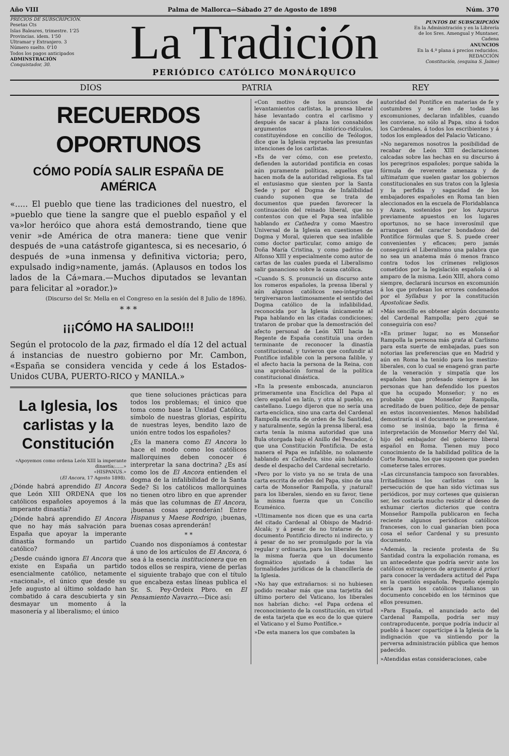Año VIII Palma de Mallorca—Sábado 27 de Agosto de 1898 Núm. 370
PRECIOS DE SUBSCRIPCIÓN.
Pesetas Cts
Islas Baleares, trimestre. 1'25
Provincias. idem. 1'50
Ultramar y Extranjero. 3
Número suelto. 0'10
Todos los pagos anticipados
ADMINSTRACIÓN
Conquistador, 30.
La Tradición
PUNTOS DE SUBSCRIPCIÓN
En la Administración y en la Librería de los Sres. Amengual y Muntaner, Cadena
ANUNCIOS
En la 4.ª plana á precios reducidos.
REDACCIÓN
Constitución, (esquina S. Jaime)
PERIÓDICO CATÓLICO MONÁRQUICO
DIOS PATRIA REY
RECUERDOS OPORTUNOS
CÓMO PODÍA SALIR ESPAÑA DE AMÉRICA
«..... El pueblo que tiene las tradiciones del nuestro, el »pueblo que tiene la sangre que el pueblo español y el va»lor heróico que ahora está demostrando, tiene que venir »de América de otra manera: tiene que venir después de »una catástrofe gigantesca, si es necesario, ó después de »una inmensa y definitiva victoria; pero, expulsado indig»namente, jamás. (Aplausos en todos los lados de la Cá»mara.—Muchos diputados se levantan para felicitar al »orador.)»
(Discurso del Sr. Mella en el Congreso en la sesión del 8 Julio de 1896).
* * *
¡¡¡CÓMO HA SALIDO!!!
Según el protocolo de la paz, firmado el día 12 del actual á instancias de nuestro gobierno por Mr. Cambon, «España se considera vencida y cede á los Estados-Unidos CUBA, PUERTO-RICO y MANILA.»
La Iglesia, los carlistas y la Constitución
«Apoyemos como ordena León XIII la imperante dinastía;......»
«HISPANUS.»
(El Ancora, 17 Agosto 1898).
¿Dónde habrá aprendido El Ancora que León XIII ORDENA que los católicos españoles apoyemos á la imperante dinastía?
¿Dónde habrá aprendido El Ancora que no hay más salvación para España que apoyar la imperante dinastía formando un partido católico?
¿Desde cuándo ignora El Ancora que existe en España un partido esencialmente católico, netamente «nacional», el único que desde su Jefe augusto al último soldado han combatido á cara descubierta y sin desmayar un momento á la masonería y al liberalismo; el único
que tiene soluciones prácticas para todos los problemas; el único que toma como base la Unidad Católica, símbolo de nuestras glorias, espíritu de nuestras leyes, bendito lazo de unión entre todos los españoles?
¿Es la manera como El Ancora lo hace el modo como los católicos mallorquines deben conocer é interpretar la sana doctrina? ¿Es así como los de El Ancora entienden el dogma de la infalibilidad de la Santa Sede? Si los católicos mallorquines no tienen otro libro en que aprender más que las columnas de El Ancora, ¡buenas cosas aprenderán! Entre Hispanus y Maese Rodrigo, ¡buenas, buenas cosas aprenderán!
* *
Cuando nos disponíamos á contestar á uno de los artículos de El Ancora, ó sea á la esencia institucionera que en todos ellos se respira, viene de perlas el siguiente trabajo que con el título que encabeza estas líneas publica el Sr. S. Pey-Ordeix Pbro. en El Pensamiento Navarro.—Dice así:
«Con motivo de los anuncios de levantamientos carlistas, la prensa liberal háse levantado contra el carlismo y después de sacar á plaza los consabidos argumentos histórico-ridículos, constituyéndose en concilio de Teólogos, dice que la Iglesia reprueba las presuntas intenciones de los carlistas.
»Es de ver cómo, con ese pretexto, defienden la autoridad pontificia en cosas aún puramente políticas, aquellos que hacen mofa de la autoridad religiosa. Es tal el entusiasmo que sienten por la Santa Sede y por el Dogma de Infalibilidad cuando suponen que se trata de documentos que pueden favorecer la continuación del reinado liberal, que no contentos con que el Papa sea infalible hablando ex Cathedra y como Maestro Universal de la Iglesia en cuestiones de Dogma y Moral, quieren que sea infalible como doctor particular, como amigo de Doña María Cristina, y como padrino de Alfonso XIII y especialmente como autor de cartas de las cuales pueda el Liberalismo salir ganancioso sobre la causa católica.
»Cuando S. S. pronunció un discurso ante los romeros españoles, la prensa liberal y aún algunos católicos neo-integristas tergiversaron lastimosamente el sentido del Dogma católico de la infalibilidad, reconocida por la Iglesia únicamente al Papa hablando en las citadas condiciones; trataron de probar que la demostración del afecto personal de León XIII hacia la Regente de España constituía una orden terminante de reconocer la dinastía constitucional, y tuvieron que confundir al Pontífice infalible con la persona falible, y el afecto hacia la persona de la Reina, con una aprobación formal de la política constitucional dinástica.
»En la presente emboscada, anunciaron primeramente una Encíclica del Papa al clero español en latín, y otra al pueblo, en castellano. Luego dijeron que no sería una carta-encíclica, sino una carta del Cardenal Rampolla escrita de orden de Su Santidad, y naturalmente, según la prensa liberal, esa carta tenía la misma autoridad que una Bula otorgada bajo el Anillo del Pescador, ó que una Constitución Pontificia. De esta manera el Papa es infalible, no solamente hablando ex Cathedra, sino aún hablando desde el despacho del Cardenal secretario.
»Pero por lo visto ya no se trata de una carta escrita de orden del Papa, sino de una carta de Monseñor Rampolla, y ¡natural! para los liberales, siendo en su favor, tiene la misma fuerza que un Concilio Ecuménico.
»Ultimamente nos dicen que es una carta del citado Cardenal al Obispo de Madrid-Alcalá; y á pesar de no tratarse de un documento Pontificio directo ni indirecto, y á pesar de no ser promulgado por la vía regular y ordinaria, para los liberales tiene la misma fuerza que un documento dogmático ajustado á todas las formalidades jurídicas de la chancillería de la Iglesia.
»No hay que extrañarnos: si no hubiesen podido recabar más que una tarjetita del último portero del Vaticano, los liberales nos habrían dicho: «el Papa ordena el reconocimiento de la constitución, en virtud de esta tarjeta que es eco de lo que quiere el Vaticano y el Sumo Pontífice.»
»De esta manera los que combaten la
autoridad del Pontífice en materias de fe y costumbres y se ríen de todas las excomuniones, declaran infalibles, cuando les conviene, no sólo al Papa, sino á todos los Cardenales, á todos los escribientes y á todos los empleados del Palacio Vaticano.
»No negaremos nosotros la posibilidad de recabar de León XIII declaraciones calcadas sobre las hechas en su discurso á los peregrinos españoles; porque sabida la fórmula de reverente amenaza y de ultimatum que suelen gastar los gobiernos constitucionales en sus tratos con la Iglesia y la perfidia y sagacidad de los embajadores españoles en Roma tan bien aleccionados en la escuela de Floridablanca y Azara, sostenidos por los Azpurus previamente apuestos en los lugares oportunos, no se hace inverosímil que arranquen del caracter bondadoso del Pontífice fórmulas que S. S. puede creer convenientes y eficaces; pero jamás conseguirá el Liberalismo una palabra que no sea un anatema más ó menos franco contra todos los crímenes religiosos cometidos por la legislación española ó al amparo de la misma. León XIII, ahora como siempre, declarará incursos en excomunión á los que profesan los errores condenados por el Syllabus y por la constitución Apostolicae Sedis.
»Más sencillo es obtener algún documento del Cardenal Rampolla; pero ¿qué se conseguiría con eso?
»En primer lugar, no es Monseñor Rampolla la persona más grata al Carlismo para esta suerte de embajadas, pues son notorias las preferencias que en Madrid y aún en Roma ha tenido para los mestizo-liberales, con lo cual se enagenó gran parte de la veneración y simpatía que los españoles han profesado siempre á las personas que han defendido los puestos que ha ocupado Monseñor; y no es probable que Monseñor Rampolla, acreditado de buen político, deje de pensar en estos inconvenientes. Menos habilidad demostraría si el documento se presentase, como se insinúa, bajo la firma é interpretación de Monseñor Merry del Val, hijo del embajador del gobierno liberal español en Roma. Tienen muy poco conocimiento de la habilidad política de la Corte Romana, los que suponen que pueden cometerse tales errores.
»Las circunstancia tampoco son favorables. Irritadísimos los carlistas con la persecución de que han sido víctimas sus periódicos, por muy corteses que quisieran ser, les costaría mucho resistir al deseo de exhumar ciertos dicterios que contra Monseñor Rampolla publicaron en fecha reciente algunos periódicos católicos franceses, con lo cual ganarían bien poca cosa el señor Cardenal y su presunto documento.
»Además, la reciente protesta de Su Santidad contra la expoliación romana, es un antecedente que podría servir ante los católicos extranjeros de argumento á priori para conocer la verdadera actitud del Papa en la cuestión española. Pequeño ejemplo sería para los católicos italianos un documento concebido en los términos que ellos presumen.
»Para España, el anunciado acto del Cardenal Rampolla, podría ser muy contraproducente, porque podría inducir al pueblo á hacer copartícipe á la Iglesia de la indignación que va sintiendo por la perversa administración pública que hemos padecido.
»Atendidas estas consideraciones, cabe